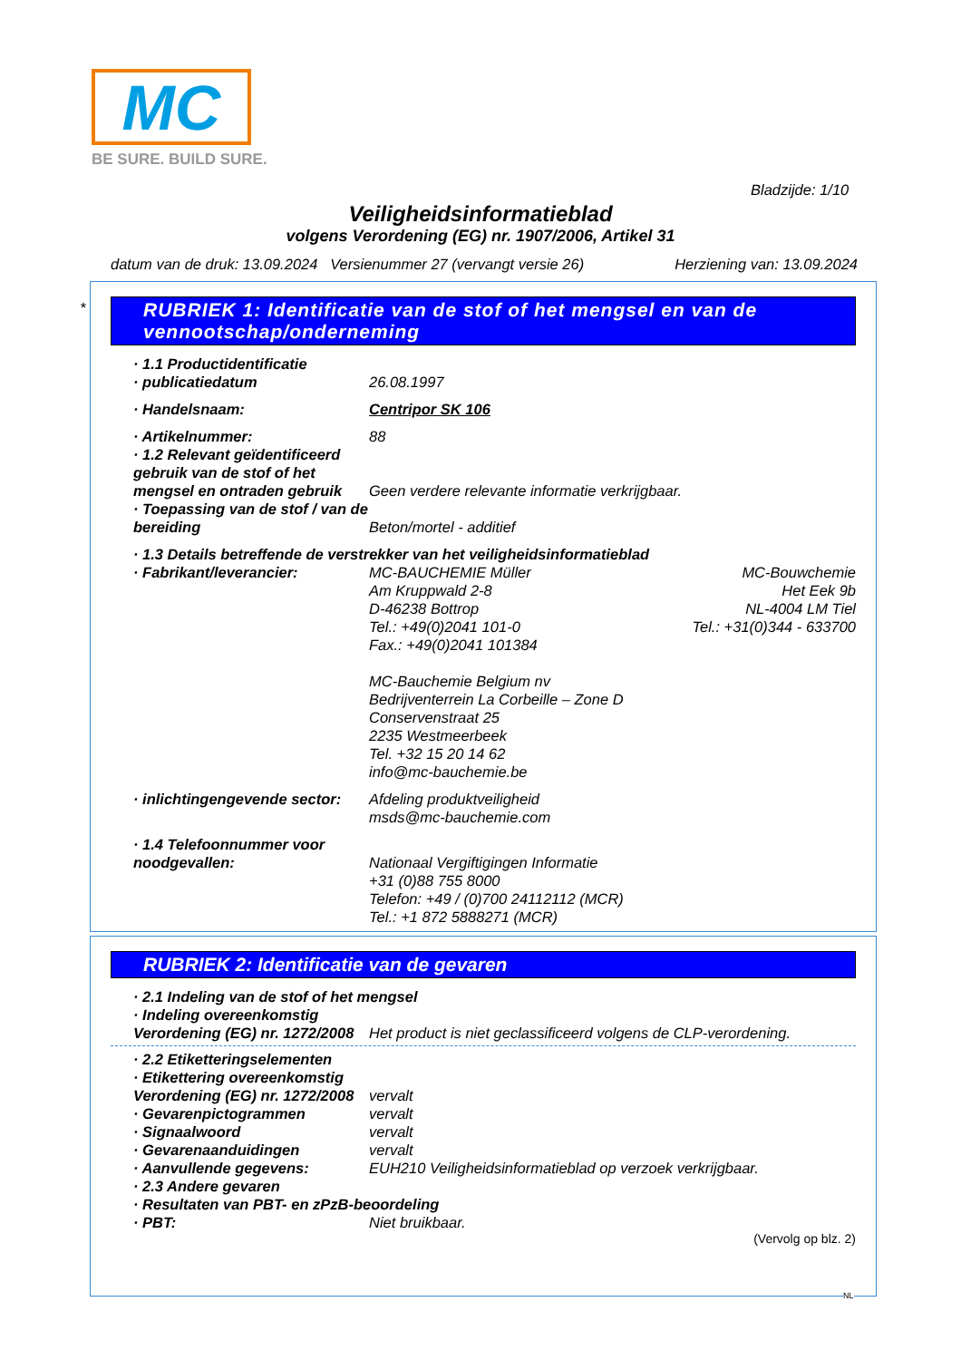MC
BE SURE. BUILD SURE.
Bladzijde: 1/10
Veiligheidsinformatieblad
volgens Verordening (EG) nr. 1907/2006, Artikel 31
datum van de druk: 13.09.2024 Versienummer 27 (vervangt versie 26) Herziening van: 13.09.2024
*
RUBRIEK 1: Identificatie van de stof of het mengsel en van de vennootschap/onderneming
· 1.1 Productidentificatie
· publicatiedatum 26.08.1997
· Handelsnaam: Centripor SK 106
· Artikelnummer: 88
· 1.2 Relevant geïdentificeerd gebruik van de stof of het mengsel en ontraden gebruik Geen verdere relevante informatie verkrijgbaar.
· Toepassing van de stof / van de bereiding Beton/mortel - additief
· 1.3 Details betreffende de verstrekker van het veiligheidsinformatieblad
· Fabrikant/leverancier: MC-BAUCHEMIE Müller
Am Kruppwald 2-8
D-46238 Bottrop
Tel.: +49(0)2041 101-0
Fax.: +49(0)2041 101384
MC-Bauchemie Belgium nv
Bedrijventerrein La Corbeille – Zone D
Conservenstraat 25
2235 Westmeerbeek
Tel. +32 15 20 14 62
info@mc-bauchemie.be MC-Bouwchemie
Het Eek 9b
NL-4004 LM Tiel
Tel.: +31(0)344 - 633700
· inlichtingengevende sector: Afdeling produktveiligheid
msds@mc-bauchemie.com
· 1.4 Telefoonnummer voor noodgevallen:
Nationaal Vergiftigingen Informatie
+31 (0)88 755 8000
Telefon: +49 / (0)700 24112112 (MCR)
Tel.: +1 872 5888271 (MCR)
RUBRIEK 2: Identificatie van de gevaren
· 2.1 Indeling van de stof of het mengsel
· Indeling overeenkomstig Verordening (EG) nr. 1272/2008 Het product is niet geclassificeerd volgens de CLP-verordening.
· 2.2 Etiketteringselementen
· Etikettering overeenkomstig Verordening (EG) nr. 1272/2008 vervalt
· Gevarenpictogrammen vervalt
· Signaalwoord vervalt
· Gevarenaanduidingen vervalt
· Aanvullende gegevens: EUH210 Veiligheidsinformatieblad op verzoek verkrijgbaar.
· 2.3 Andere gevaren
· Resultaten van PBT- en zPzB-beoordeling
· PBT: Niet bruikbaar.
(Vervolg op blz. 2)
NL